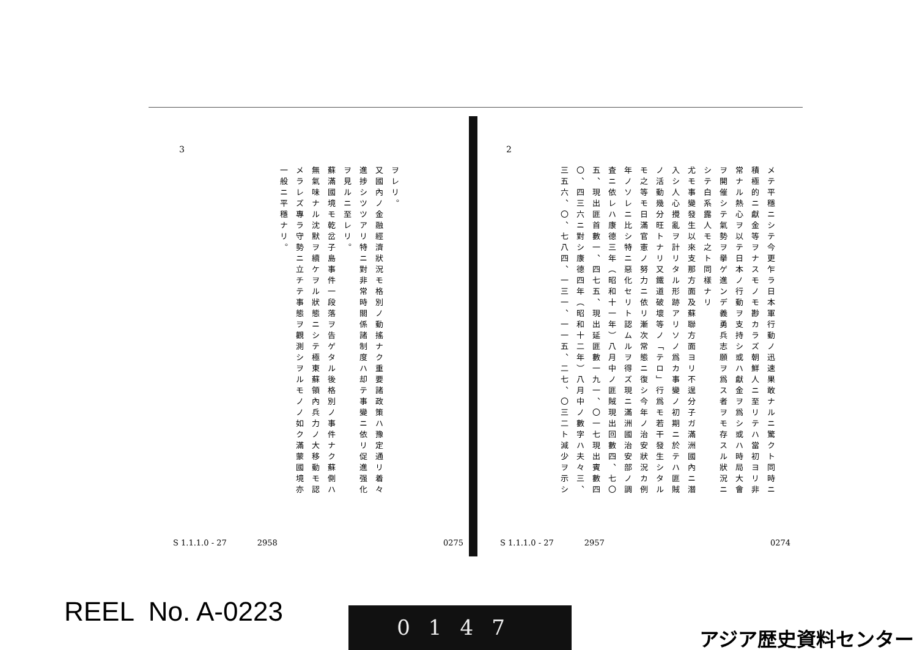3
ヲレリ。
又國內ノ金融經濟狀況モ格別ノ動搖ナク重要諸政策ハ豫定通リ着々
進捗シツツアリ特ニ對非常時關係諸制度ハ却テ事變ニ依リ促進强化
ヲ見ルニ至レリ。
蘇滿國境モ乾岔子島事件一段落ヲ告ゲタル後格別ノ事件ナク蘇側ハ
無氣味ナル沈默ヲ續ケヲル狀態ニシテ極東蘇領內兵力ノ大移動モ認
メラレズ專ラ守勢ニ立チテ事態ヲ觀測シヲルモノノ如ク滿蒙國境亦
一般ニ平穩ナリ。
S 1.1.1.0 - 27 2958 0275
2
メテ平穩ニシテ今更乍ラ日本軍行動ノ迅速果敢ナルニ驚クト同時ニ
積極的ニ獻金等ヲナスモノモ尠カラズ朝鮮人ニ至リテハ當初ヨリ非
常ナル熱心ヲ以テ日本ノ行動ヲ支持シ或ハ獻金ヲ爲シ或ハ時局大會
ヲ開催シテ氣勢ヲ擧ゲ進ンデ義勇兵志願ヲ爲ス者ヲモ存スル狀況ニ
シテ白系露人モ之ト同樣ナリ
尤モ事變發生以來支那方面及蘇聯方面ヨリ不逞分子ガ滿洲國內ニ潛
入シ人心攪亂ヲ計リタル形跡アリソノ爲カ事變ノ初期ニ於テハ匪賊
ノ活動幾分旺トナリ又鐵道破壞等ノ「テロ」行爲モ若干發生シタル
モ之等モ日滿官憲ノ努力ニ依リ漸次常態ニ復シ今年ノ治安狀況カ例
年ノソレニ比シ特ニ惡化セリト認ムルヲ得ズ現ニ滿洲國治安部ノ調
査ニ依レハ康德三年（昭和十一年）八月中ノ匪賊現出回數四、七〇
五、現出匪首數一、四七五、現出延匪數一九一、〇一七現出賓數四
〇、四三六ニ對シ康德四年（昭和十二年）八月中ノ數字ハ夫々三、
三五六、〇、七八四、一三一、一一五、二七、〇三二ト減少ヲ示シ
S 1.1.1.0 - 27 2957 0274
REEL No. A-0223 0147
アジア歴史資料センター